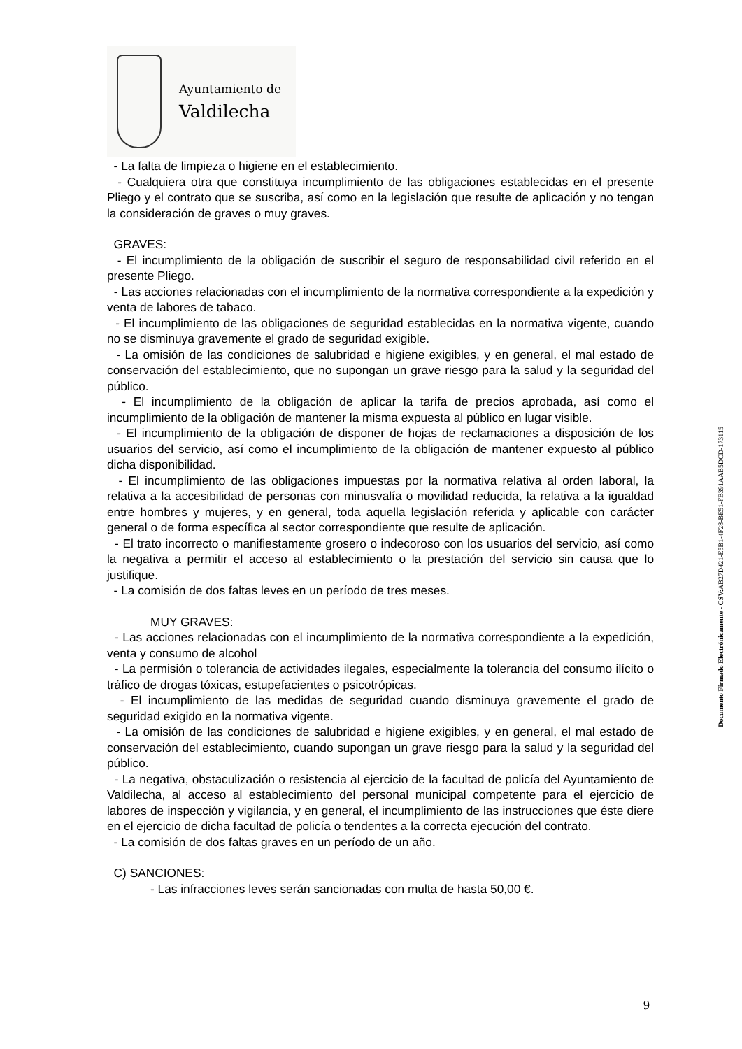Ayuntamiento de
Valdilecha
- La falta de limpieza o higiene en el establecimiento.
- Cualquiera otra que constituya incumplimiento de las obligaciones establecidas en el presente Pliego y el contrato que se suscriba, así como en la legislación que resulte de aplicación y no tengan la consideración de graves o muy graves.
GRAVES:
- El incumplimiento de la obligación de suscribir el seguro de responsabilidad civil referido en el presente Pliego.
- Las acciones relacionadas con el incumplimiento de la normativa correspondiente a la expedición y venta de labores de tabaco.
- El incumplimiento de las obligaciones de seguridad establecidas en la normativa vigente, cuando no se disminuya gravemente el grado de seguridad exigible.
- La omisión de las condiciones de salubridad e higiene exigibles, y en general, el mal estado de conservación del establecimiento, que no supongan un grave riesgo para la salud y la seguridad del público.
- El incumplimiento de la obligación de aplicar la tarifa de precios aprobada, así como el incumplimiento de la obligación de mantener la misma expuesta al público en lugar visible.
- El incumplimiento de la obligación de disponer de hojas de reclamaciones a disposición de los usuarios del servicio, así como el incumplimiento de la obligación de mantener expuesto al público dicha disponibilidad.
- El incumplimiento de las obligaciones impuestas por la normativa relativa al orden laboral, la relativa a la accesibilidad de personas con minusvalía o movilidad reducida, la relativa a la igualdad entre hombres y mujeres, y en general, toda aquella legislación referida y aplicable con carácter general o de forma específica al sector correspondiente que resulte de aplicación.
- El trato incorrecto o manifiestamente grosero o indecoroso con los usuarios del servicio, así como la negativa a permitir el acceso al establecimiento o la prestación del servicio sin causa que lo justifique.
- La comisión de dos faltas leves en un período de tres meses.
MUY GRAVES:
- Las acciones relacionadas con el incumplimiento de la normativa correspondiente a la expedición, venta y consumo de alcohol
- La permisión o tolerancia de actividades ilegales, especialmente la tolerancia del consumo ilícito o tráfico de drogas tóxicas, estupefacientes o psicotrópicas.
- El incumplimiento de las medidas de seguridad cuando disminuya gravemente el grado de seguridad exigido en la normativa vigente.
- La omisión de las condiciones de salubridad e higiene exigibles, y en general, el mal estado de conservación del establecimiento, cuando supongan un grave riesgo para la salud y la seguridad del público.
- La negativa, obstaculización o resistencia al ejercicio de la facultad de policía del Ayuntamiento de Valdilecha, al acceso al establecimiento del personal municipal competente para el ejercicio de labores de inspección y vigilancia, y en general, el incumplimiento de las instrucciones que éste diere en el ejercicio de dicha facultad de policía o tendentes a la correcta ejecución del contrato.
- La comisión de dos faltas graves en un período de un año.
C) SANCIONES:
- Las infracciones leves serán sancionadas con multa de hasta 50,00 €.
Documento Firmado Electrónicamente - CSV: AB27D421-E5B1-4F28-BE51-FB391AAB5DCD-173115
9